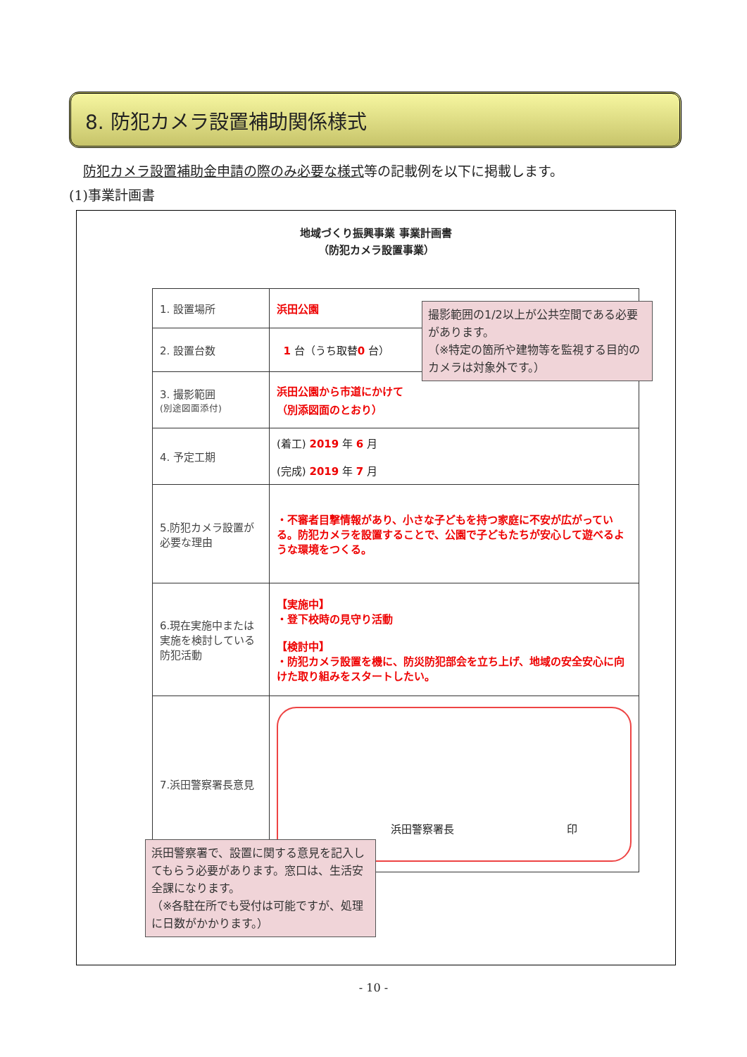8. 防犯カメラ設置補助関係様式
防犯カメラ設置補助金申請の際のみ必要な様式等の記載例を以下に掲載します。
(1)事業計画書
地域づくり振興事業 事業計画書
（防犯カメラ設置事業）
| 1. 設置場所 | 浜田公園 |
| 2. 設置台数 | 1 台（うち取替 0 台） |
| 3. 撮影範囲 (別途図面添付) | 浜田公園から市道にかけて （別添図面のとおり） |
| 4. 予定工期 | (着工) 2019 年 6 月 (完成) 2019 年 7 月 |
| 5.防犯カメラ設置が必要な理由 | ・不審者目撃情報があり、小さな子どもを持つ家庭に不安が広がっている。防犯カメラを設置することで、公園で子どもたちが安心して遊べるような環境をつくる。 |
| 6.現在実施中または実施を検討している防犯活動 | 【実施中】 ・登下校時の見守り活動 【検討中】 ・防犯カメラ設置を機に、防災防犯部会を立ち上げ、地域の安全安心に向けた取り組みをスタートしたい。 |
| 7.浜田警察署長意見 | 浜田警察署長 印 |
撮影範囲の1/2以上が公共空間である必要があります。
（※特定の箇所や建物等を監視する目的のカメラは対象外です。）
浜田警察署で、設置に関する意見を記入してもらう必要があります。窓口は、生活安全課になります。
（※各駐在所でも受付は可能ですが、処理に日数がかかります。）
- 10 -